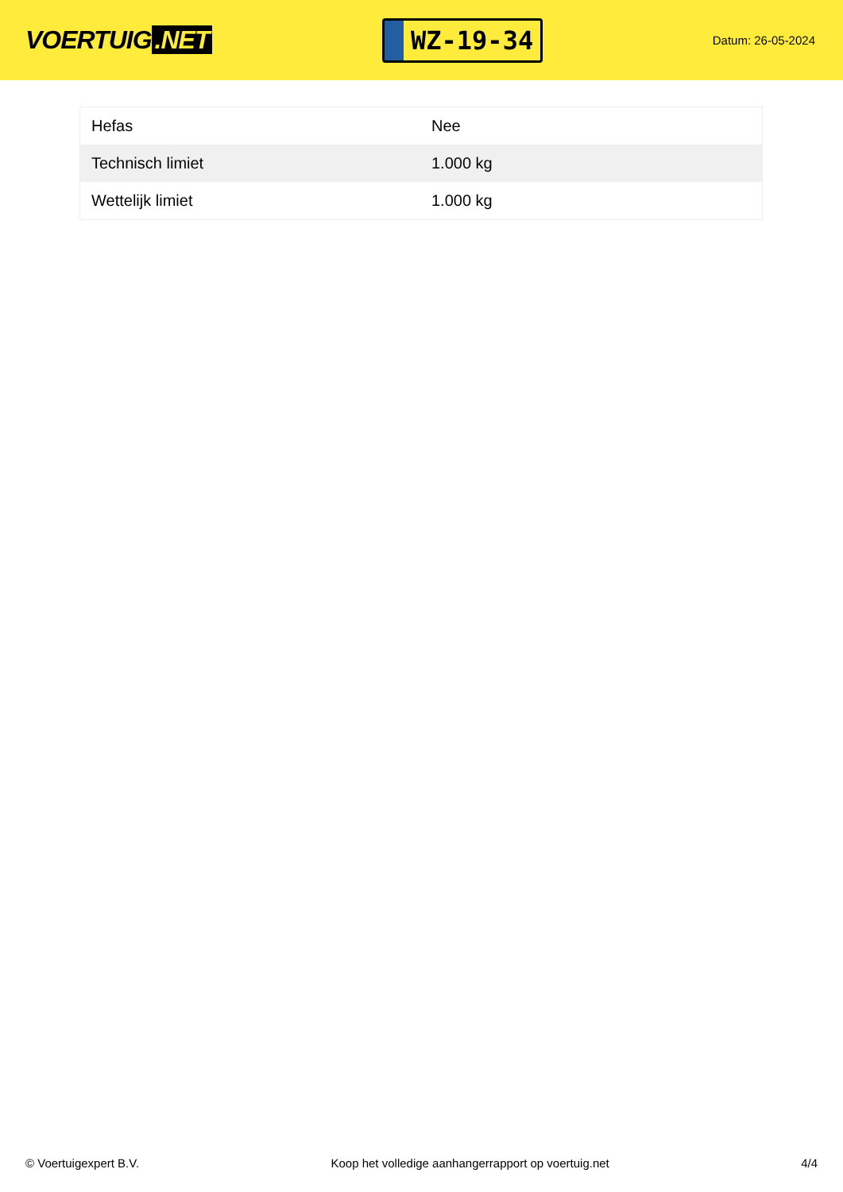VOERTUIG.NET
WZ-19-34
Datum: 26-05-2024
| Hefas | Nee |
| Technisch limiet | 1.000 kg |
| Wettelijk limiet | 1.000 kg |
© Voertuigexpert B.V. Koop het volledige aanhangerrapport op voertuig.net 4/4